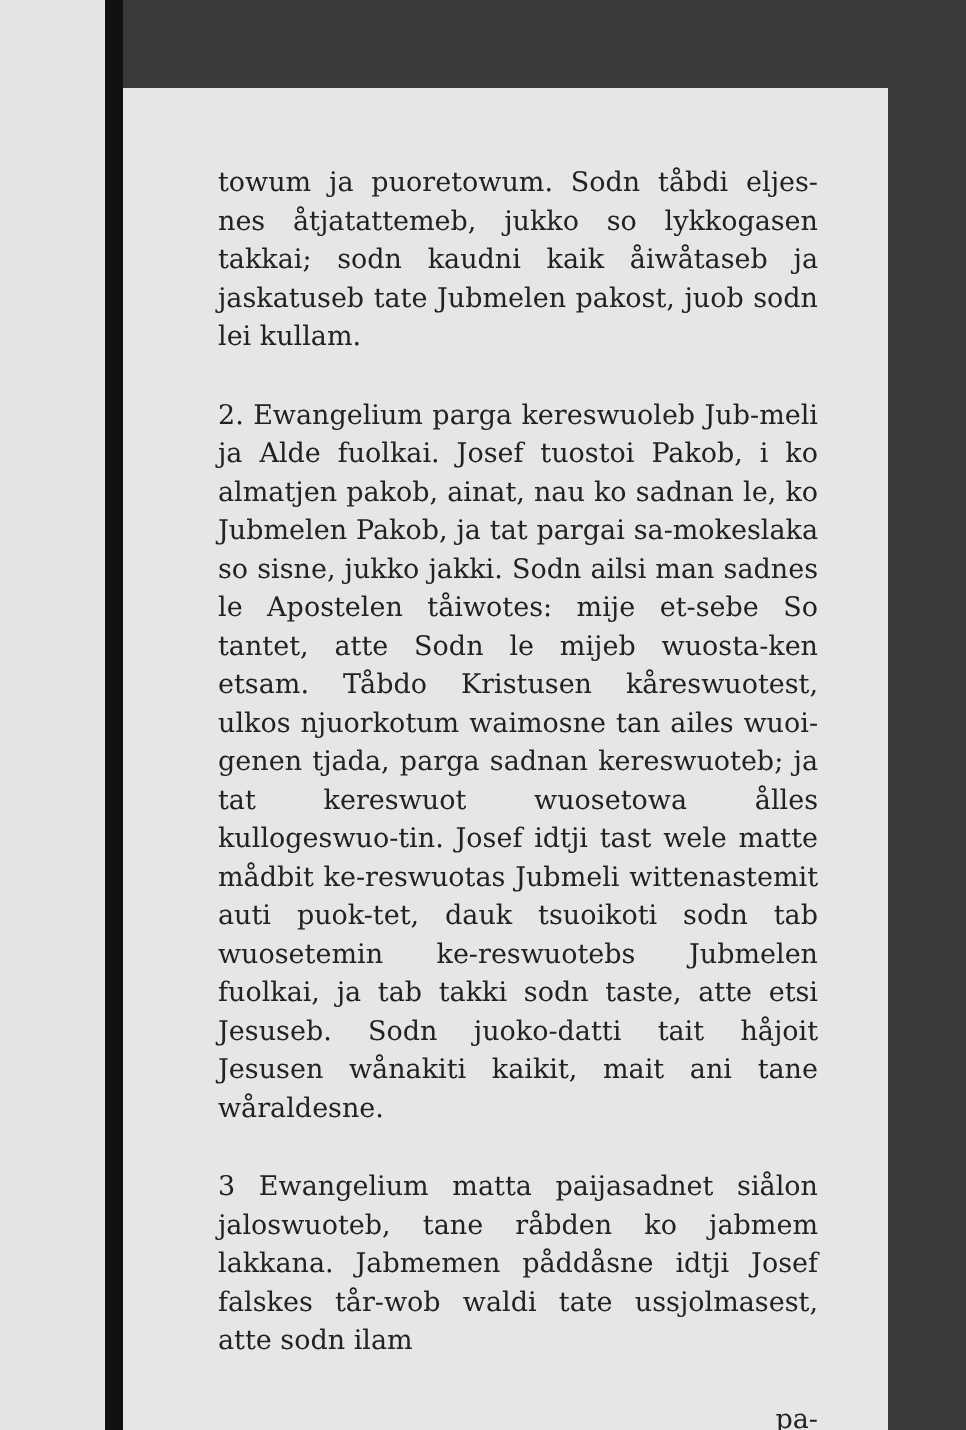towum ja puoretowum. Sodn tåbdi eljes-nes åtjatattemeb, jukko so lykkogasen takkai; sodn kaudni kaik åiwåtaseb ja jaskatuseb tate Jubmelen pakost, juob sodn lei kullam.
2. Ewangelium parga kereswuoleb Jub-meli ja Alde fuolkai. Josef tuostoi Pakob, i ko almatjen pakob, ainat, nau ko sadnan le, ko Jubmelen Pakob, ja tat pargai sa-mokeslaka so sisne, jukko jakki. Sodn ailsi man sadnes le Apostelen tåiwotes: mije et-sebe So tantet, atte Sodn le mijeb wuosta-ken etsam. Tåbdo Kristusen kåreswuotest, ulkos njuorkotum waimosne tan ailes wuoi-genen tjada, parga sadnan kereswuoteb; ja tat kereswuot wuosetowa ålles kullogeswuo-tin. Josef idtji tast wele matte mådbit ke-reswuotas Jubmeli wittenastemit auti puok-tet, dauk tsuoikoti sodn tab wuosetemin ke-reswuotebs Jubmelen fuolkai, ja tab takki sodn taste, atte etsi Jesuseb. Sodn juoko-datti tait håjoit Jesusen wånakiti kaikit, mait ani tane wåraldesne.
3 Ewangelium matta paijasadnet siålon jaloswuoteb, tane råbden ko jabmem lakkana. Jabmemen påddåsne idtji Josef falskes tår-wob waldi tate ussjolmasest, atte sodn ilam
pa-